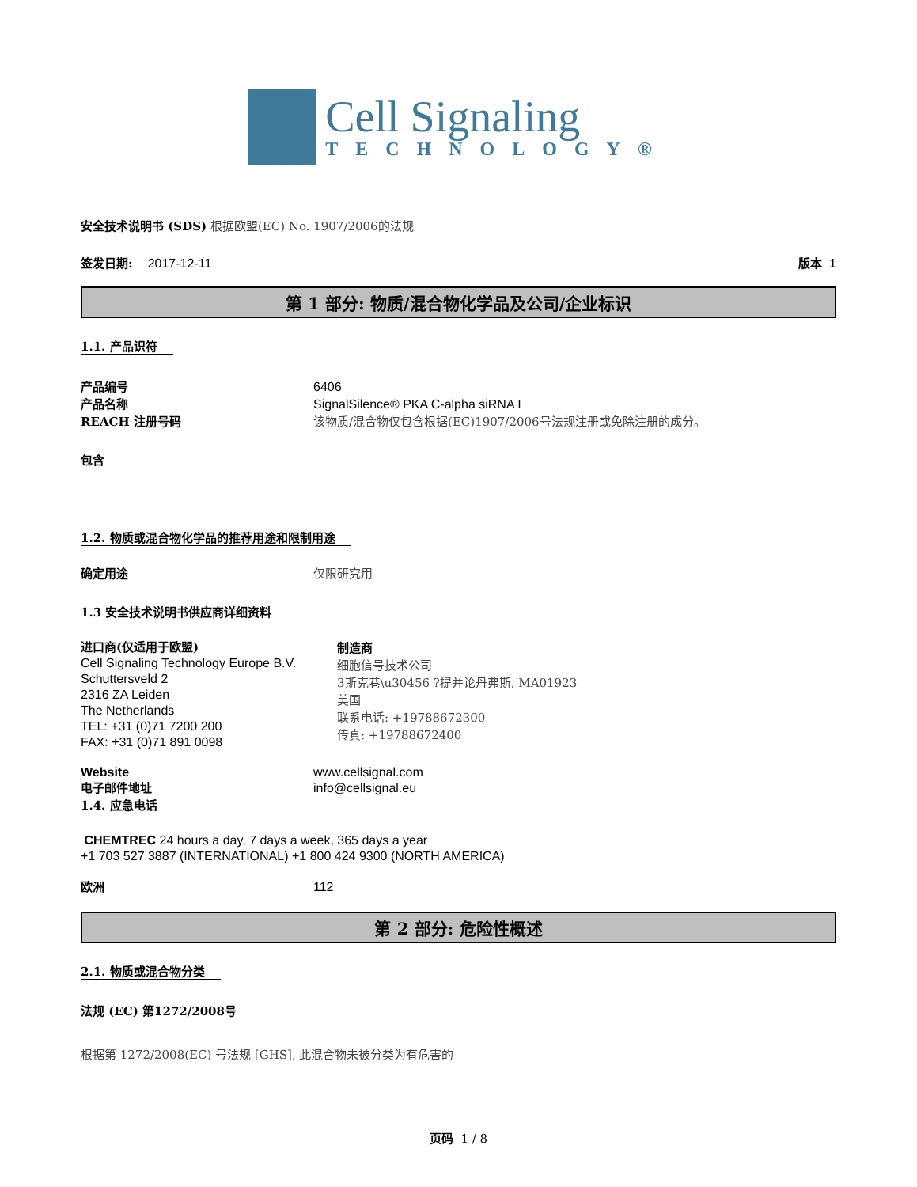Cell Signaling
TECHNOLOGY®
安全技术说明书 (SDS) 根据欧盟(EC) No. 1907/2006的法规
签发日期: 2017-12-11 版本 1
第 1 部分: 物质/混合物化学品及公司/企业标识
1.1. 产品识符
产品编号 6406
产品名称 SignalSilence® PKA C-alpha siRNA I
REACH 注册号码 该物质/混合物仅包含根据(EC)1907/2006号法规注册或免除注册的成分。
包含
1.2. 物质或混合物化学品的推荐用途和限制用途
确定用途 仅限研究用
1.3 安全技术说明书供应商详细资料
进口商(仅适用于欧盟)
Cell Signaling Technology Europe B.V.
Schuttersveld 2
2316 ZA Leiden
The Netherlands
TEL: +31 (0)71 7200 200
FAX: +31 (0)71 891 0098
制造商
细胞信号技术公司
3斯克巷\u30456 ?提并论丹弗斯, MA01923
美国
联系电话: +19788672300
传真: +19788672400
Website www.cellsignal.com
电子邮件地址 info@cellsignal.eu
1.4. 应急电话
CHEMTREC 24 hours a day, 7 days a week, 365 days a year
+1 703 527 3887 (INTERNATIONAL) +1 800 424 9300 (NORTH AMERICA)
欧洲 112
第 2 部分: 危险性概述
2.1. 物质或混合物分类
法规 (EC) 第1272/2008号
根据第 1272/2008(EC) 号法规 [GHS], 此混合物未被分类为有危害的
页码 1 / 8